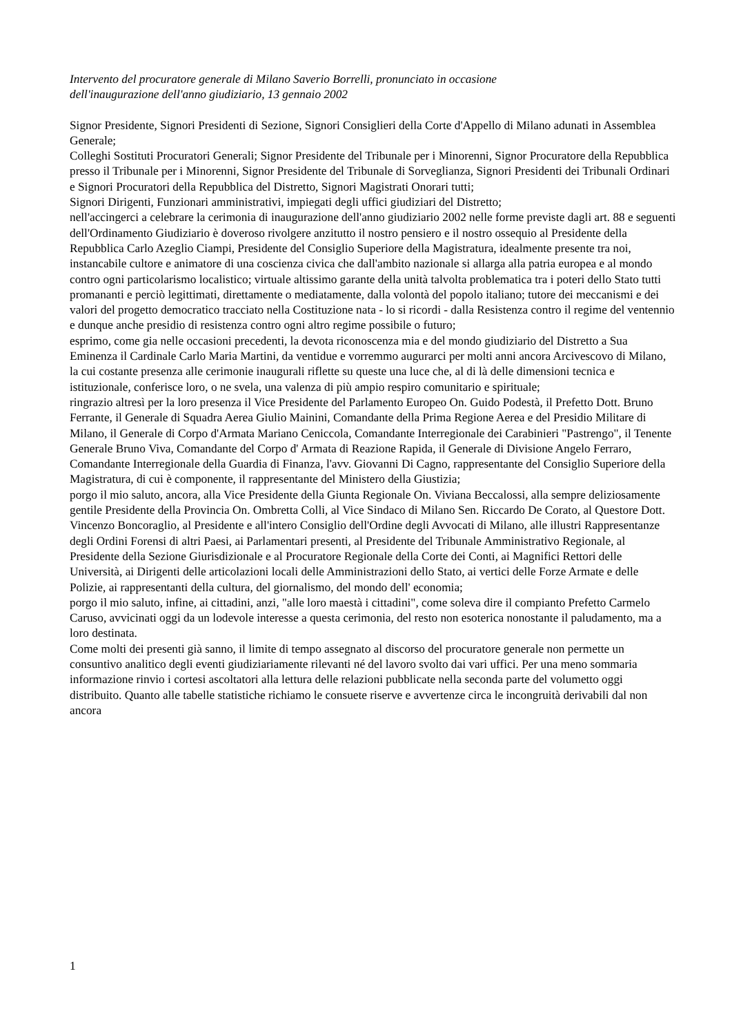Intervento del procuratore generale di Milano Saverio Borrelli, pronunciato in occasione
dell'inaugurazione dell'anno giudiziario, 13 gennaio 2002
Signor Presidente, Signori Presidenti di Sezione, Signori Consiglieri della Corte d'Appello di Milano adunati in Assemblea Generale;
Colleghi Sostituti Procuratori Generali; Signor Presidente del Tribunale per i Minorenni, Signor Procuratore della Repubblica presso il Tribunale per i Minorenni, Signor Presidente del Tribunale di Sorveglianza, Signori Presidenti dei Tribunali Ordinari e Signori Procuratori della Repubblica del Distretto, Signori Magistrati Onorari tutti;
Signori Dirigenti, Funzionari amministrativi, impiegati degli uffici giudiziari del Distretto;
nell'accingerci a celebrare la cerimonia di inaugurazione dell'anno giudiziario 2002 nelle forme previste dagli art. 88 e seguenti dell'Ordinamento Giudiziario è doveroso rivolgere anzitutto il nostro pensiero e il nostro ossequio al Presidente della Repubblica Carlo Azeglio Ciampi, Presidente del Consiglio Superiore della Magistratura, idealmente presente tra noi, instancabile cultore e animatore di una coscienza civica che dall'ambito nazionale si allarga alla patria europea e al mondo contro ogni particolarismo localistico; virtuale altissimo garante della unità talvolta problematica tra i poteri dello Stato tutti promananti e perciò legittimati, direttamente o mediatamente, dalla volontà del popolo italiano; tutore dei meccanismi e dei valori del progetto democratico tracciato nella Costituzione nata - lo si ricordi - dalla Resistenza contro il regime del ventennio e dunque anche presidio di resistenza contro ogni altro regime possibile o futuro;
esprimo, come gia nelle occasioni precedenti, la devota riconoscenza mia e del mondo giudiziario del Distretto a Sua Eminenza il Cardinale Carlo Maria Martini, da ventidue e vorremmo augurarci per molti anni ancora Arcivescovo di Milano, la cui costante presenza alle cerimonie inaugurali riflette su queste una luce che, al di là delle dimensioni tecnica e istituzionale, conferisce loro, o ne svela, una valenza di più ampio respiro comunitario e spirituale;
ringrazio altresì per la loro presenza il Vice Presidente del Parlamento Europeo On. Guido Podestà, il Prefetto Dott. Bruno Ferrante, il Generale di Squadra Aerea Giulio Mainini, Comandante della Prima Regione Aerea e del Presidio Militare di Milano, il Generale di Corpo d'Armata Mariano Ceniccola, Comandante Interregionale dei Carabinieri "Pastrengo", il Tenente Generale Bruno Viva, Comandante del Corpo d' Armata di Reazione Rapida, il Generale di Divisione Angelo Ferraro, Comandante Interregionale della Guardia di Finanza, l'avv. Giovanni Di Cagno, rappresentante del Consiglio Superiore della Magistratura, di cui è componente, il rappresentante del Ministero della Giustizia;
porgo il mio saluto, ancora, alla Vice Presidente della Giunta Regionale On. Viviana Beccalossi, alla sempre deliziosamente gentile Presidente della Provincia On. Ombretta Colli, al Vice Sindaco di Milano Sen. Riccardo De Corato, al Questore Dott. Vincenzo Boncoraglio, al Presidente e all'intero Consiglio dell'Ordine degli Avvocati di Milano, alle illustri Rappresentanze degli Ordini Forensi di altri Paesi, ai Parlamentari presenti, al Presidente del Tribunale Amministrativo Regionale, al Presidente della Sezione Giurisdizionale e al Procuratore Regionale della Corte dei Conti, ai Magnifici Rettori delle Università, ai Dirigenti delle articolazioni locali delle Amministrazioni dello Stato, ai vertici delle Forze Armate e delle Polizie, ai rappresentanti della cultura, del giornalismo, del mondo dell' economia;
porgo il mio saluto, infine, ai cittadini, anzi, "alle loro maestà i cittadini", come soleva dire il compianto Prefetto Carmelo Caruso, avvicinati oggi da un lodevole interesse a questa cerimonia, del resto non esoterica nonostante il paludamento, ma a loro destinata.
Come molti dei presenti già sanno, il limite di tempo assegnato al discorso del procuratore generale non permette un consuntivo analitico degli eventi giudiziariamente rilevanti né del lavoro svolto dai vari uffici. Per una meno sommaria informazione rinvio i cortesi ascoltatori alla lettura delle relazioni pubblicate nella seconda parte del volumetto oggi distribuito. Quanto alle tabelle statistiche richiamo le consuete riserve e avvertenze circa le incongruità derivabili dal non ancora
1